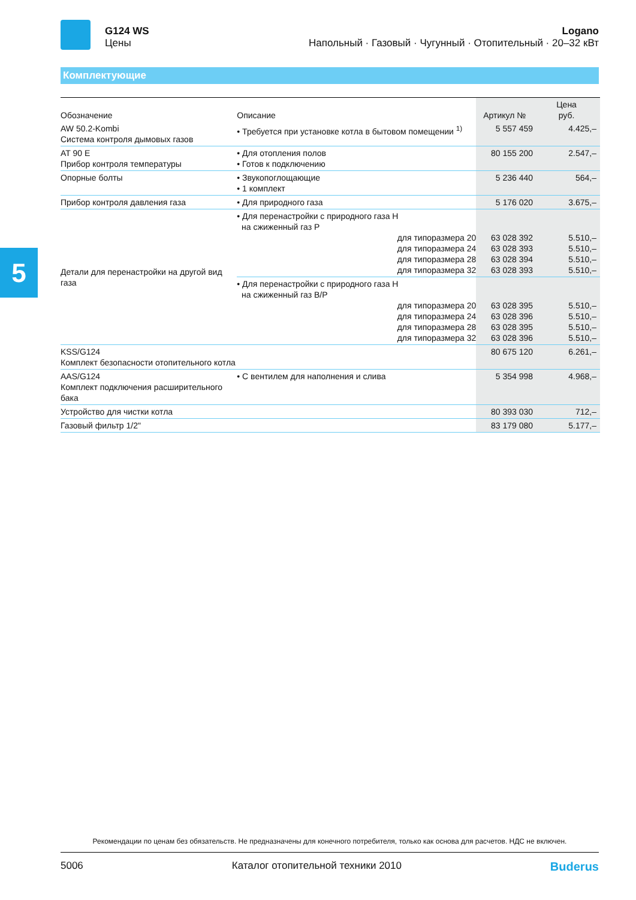G124 WS
Цены
Logano
Напольный · Газовый · Чугунный · Отопительный · 20–32 кВт
Комплектующие
5
| Обозначение | Описание | Артикул № | Цена руб. |
| --- | --- | --- | --- |
| AW 50.2-Kombi Система контроля дымовых газов | • Требуется при установке котла в бытовом помещении <sup>1)</sup> | 5 557 459 | 4.425,– |
| AT 90 E Прибор контроля температуры | • Для отопления полов • Готов к подключению | 80 155 200 | 2.547,– |
| Опорные болты | • Звукопоглощающие • 1 комплект | 5 236 440 | 564,– |
| Прибор контроля давления газа | • Для природного газа | 5 176 020 | 3.675,– |
| Детали для перенастройки на другой вид газа | • Для перенастройки с природного газа H на сжиженный газ P для типоразмера 20 для типоразмера 24 для типоразмера 28 для типоразмера 32 | 63 028 392 63 028 393 63 028 394 63 028 393 | 5.510,– 5.510,– 5.510,– 5.510,– |
| | • Для перенастройки с природного газа H на сжиженный газ B/P для типоразмера 20 для типоразмера 24 для типоразмера 28 для типоразмера 32 | 63 028 395 63 028 396 63 028 395 63 028 396 | 5.510,– 5.510,– 5.510,– 5.510,– |
| KSS/G124 Комплект безопасности отопительного котла | | 80 675 120 | 6.261,– |
| AAS/G124 Комплект подключения расширительного бака | • С вентилем для наполнения и слива | 5 354 998 | 4.968,– |
| Устройство для чистки котла | | 80 393 030 | 712,– |
| Газовый фильтр 1/2" | | 83 179 080 | 5.177,– |
Рекомендации по ценам без обязательств. Не предназначены для конечного потребителя, только как основа для расчетов. НДС не включен.
5006 Каталог отопительной техники 2010 Buderus